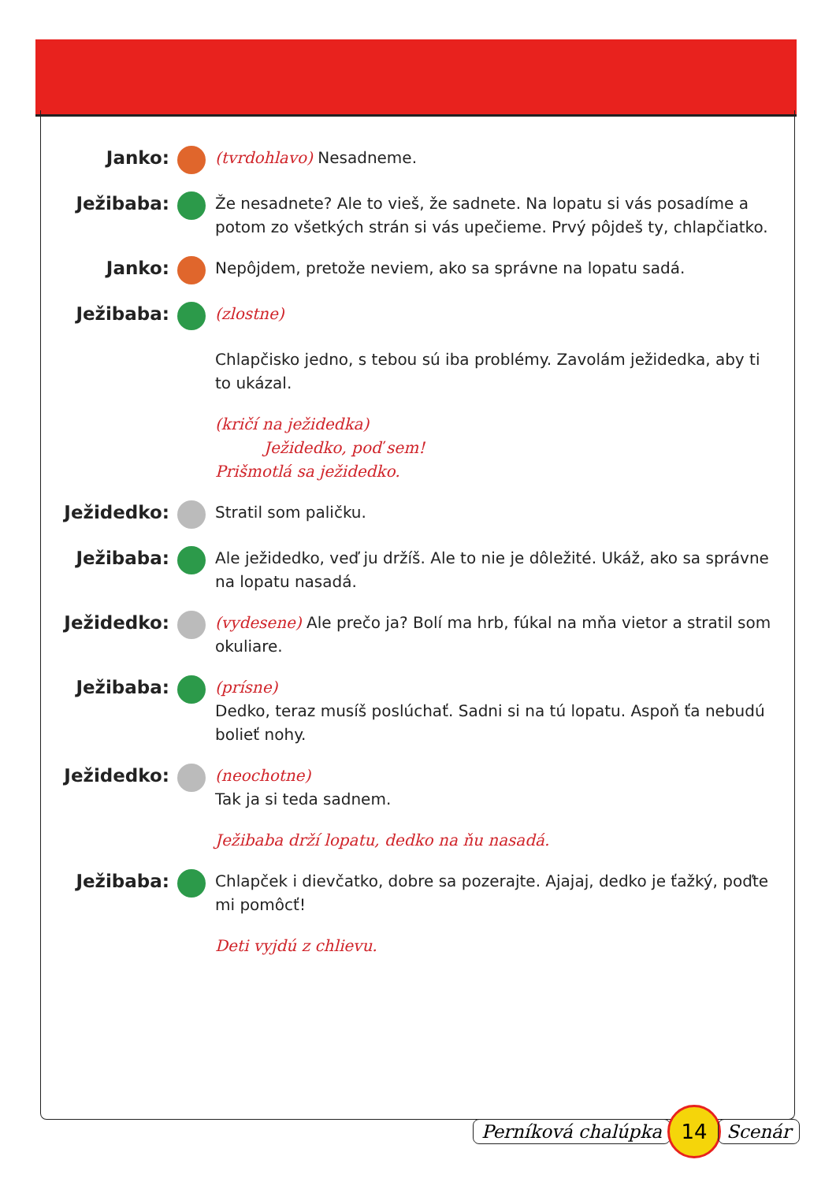Janko:
(tvrdohlavo) Nesadneme.
Ježibaba:
Že nesadnete? Ale to vieš, že sadnete. Na lopatu si vás posadíme a potom zo všetkých strán si vás upečieme. Prvý pôjdeš ty, chlapčiatko.
Janko:
Nepôjdem, pretože neviem, ako sa správne na lopatu sadá.
Ježibaba:
(zlostne)
Chlapčisko jedno, s tebou sú iba problémy. Zavolám ježidedka, aby ti to ukázal.
(kričí na ježidedka)
Ježidedko, poď sem!
Prišmotlá sa ježidedko.
Ježidedko:
Stratil som paličku.
Ježibaba:
Ale ježidedko, veď ju držíš. Ale to nie je dôležité. Ukáž, ako sa správne na lopatu nasadá.
Ježidedko:
(vydesene) Ale prečo ja? Bolí ma hrb, fúkal na mňa vietor a stratil som okuliare.
Ježibaba:
(prísne)
Dedko, teraz musíš poslúchať. Sadni si na tú lopatu. Aspoň ťa nebudú bolieť nohy.
Ježidedko:
(neochotne)
Tak ja si teda sadnem.
Ježibaba drží lopatu, dedko na ňu nasadá.
Ježibaba:
Chlapček i dievčatko, dobre sa pozerajte. Ajajaj, dedko je ťažký, poďte mi pomôcť!
Deti vyjdú z chlievu.
Perníková chalúpka 14 Scenár